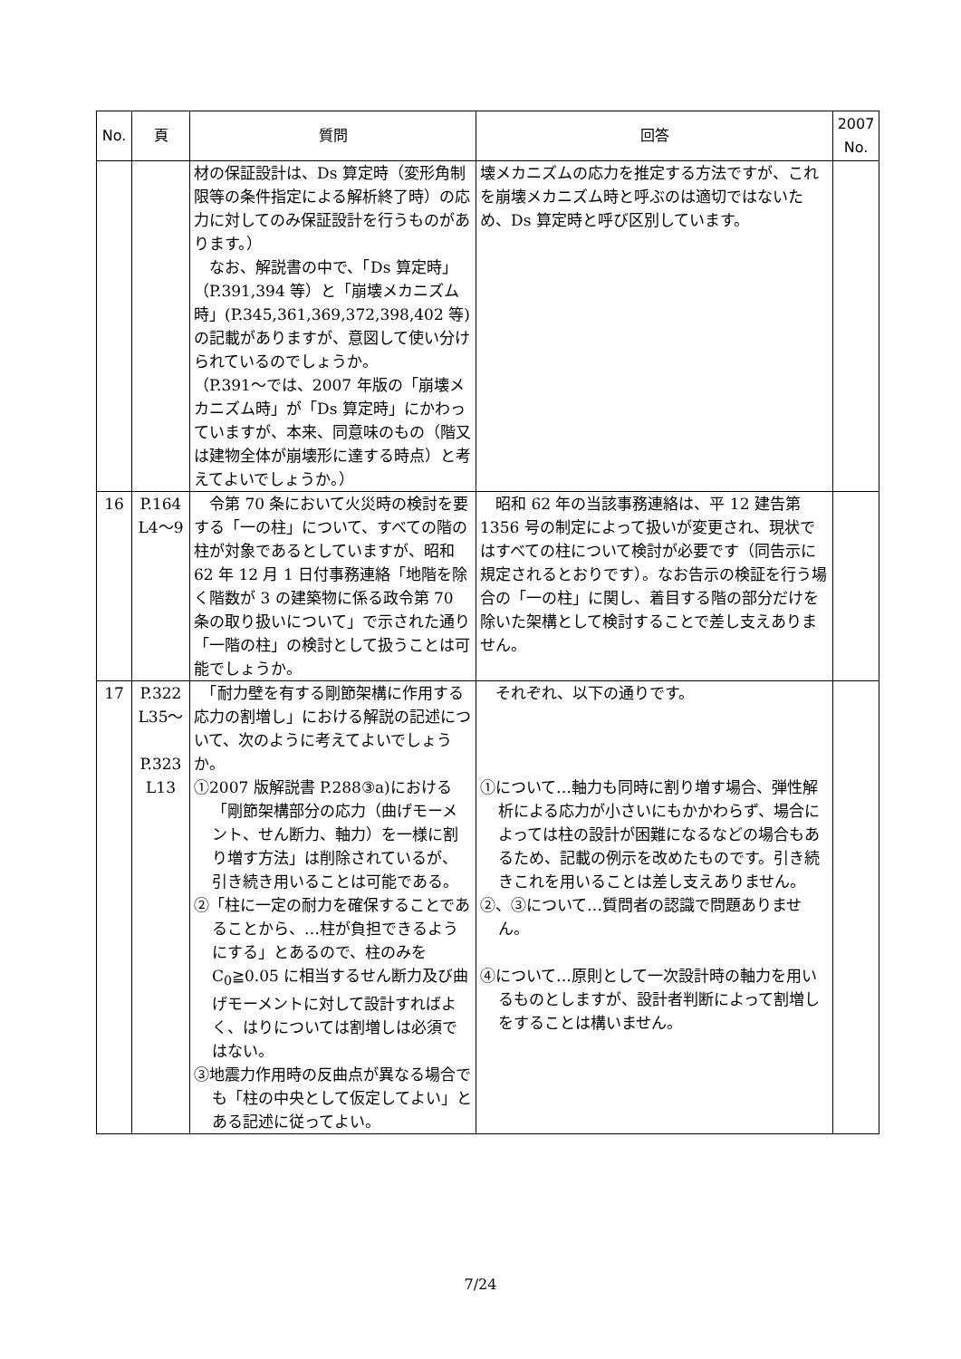| No. | 頁 | 質問 | 回答 | 2007 No. |
| --- | --- | --- | --- | --- |
| | | 材の保証設計は、Ds 算定時（変形角制限等の条件指定による解析終了時）の応力に対してのみ保証設計を行うものがあります。） なお、解説書の中で、「Ds 算定時」（P.391,394 等）と「崩壊メカニズム時」(P.345,361,369,372,398,402 等)の記載がありますが、意図して使い分けられているのでしょうか。 （P.391～では、2007 年版の「崩壊メカニズム時」が「Ds 算定時」にかわっていますが、本来、同意味のもの（階又は建物全体が崩壊形に達する時点）と考えてよいでしょうか。） | 壊メカニズムの応力を推定する方法ですが、これを崩壊メカニズム時と呼ぶのは適切ではないため、Ds 算定時と呼び区別しています。 | |
| 16 | P.164 L4～9 | 令第 70 条において火災時の検討を要する「一の柱」について、すべての階の柱が対象であるとしていますが、昭和 62 年 12 月 1 日付事務連絡「地階を除く階数が 3 の建築物に係る政令第 70 条の取り扱いについて」で示された通り「一階の柱」の検討として扱うことは可能でしょうか。 | 昭和 62 年の当該事務連絡は、平 12 建告第 1356 号の制定によって扱いが変更され、現状ではすべての柱について検討が必要です（同告示に規定されるとおりです）。なお告示の検証を行う場合の「一の柱」に関し、着目する階の部分だけを除いた架構として検討することで差し支えありません。 | |
| 17 | P.322 L35～ P.323 L13 | 「耐力壁を有する剛節架構に作用する応力の割増し」における解説の記述について、次のように考えてよいでしょうか。 ①2007 版解説書 P.288③a)における「剛節架構部分の応力（曲げモーメント、せん断力、軸力）を一様に割り増す方法」は削除されているが、引き続き用いることは可能である。 ②「柱に一定の耐力を確保することであることから、…柱が負担できるようにする」とあるので、柱のみを C<sub>0</sub>≧0.05 に相当するせん断力及び曲げモーメントに対して設計すればよく、はりについては割増しは必須ではない。 ③地震力作用時の反曲点が異なる場合でも「柱の中央として仮定してよい」とある記述に従ってよい。 | それぞれ、以下の通りです。 ①について…軸力も同時に割り増す場合、弾性解析による応力が小さいにもかかわらず、場合によっては柱の設計が困難になるなどの場合もあるため、記載の例示を改めたものです。引き続きこれを用いることは差し支えありません。 ②、③について…質問者の認識で問題ありません。 ④について…原則として一次設計時の軸力を用いるものとしますが、設計者判断によって割増しをすることは構いません。 | |
7/24